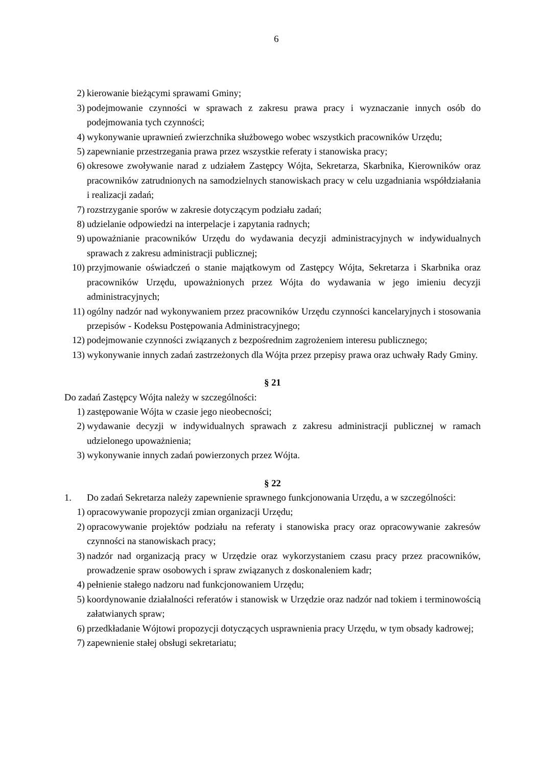6
2) kierowanie bieżącymi sprawami Gminy;
3) podejmowanie czynności w sprawach z zakresu prawa pracy i wyznaczanie innych osób do podejmowania tych czynności;
4) wykonywanie uprawnień zwierzchnika służbowego wobec wszystkich pracowników Urzędu;
5) zapewnianie przestrzegania prawa przez wszystkie referaty i stanowiska pracy;
6) okresowe zwoływanie narad z udziałem Zastępcy Wójta, Sekretarza, Skarbnika, Kierowników oraz pracowników zatrudnionych na samodzielnych stanowiskach pracy w celu uzgadniania współdziałania i realizacji zadań;
7) rozstrzyganie sporów w zakresie dotyczącym podziału zadań;
8) udzielanie odpowiedzi na interpelacje i zapytania radnych;
9) upoważnianie pracowników Urzędu do wydawania decyzji administracyjnych w indywidualnych sprawach z zakresu administracji publicznej;
10) przyjmowanie oświadczeń o stanie majątkowym od Zastępcy Wójta, Sekretarza i Skarbnika oraz pracowników Urzędu, upoważnionych przez Wójta do wydawania w jego imieniu decyzji administracyjnych;
11) ogólny nadzór nad wykonywaniem przez pracowników Urzędu czynności kancelaryjnych i stosowania przepisów - Kodeksu Postępowania Administracyjnego;
12) podejmowanie czynności związanych z bezpośrednim zagrożeniem interesu publicznego;
13) wykonywanie innych zadań zastrzeżonych dla Wójta przez przepisy prawa oraz uchwały Rady Gminy.
§ 21
Do zadań Zastępcy Wójta należy w szczególności:
1) zastępowanie Wójta w czasie jego nieobecności;
2) wydawanie decyzji w indywidualnych sprawach z zakresu administracji publicznej w ramach udzielonego upoważnienia;
3) wykonywanie innych zadań powierzonych przez Wójta.
§ 22
1. Do zadań Sekretarza należy zapewnienie sprawnego funkcjonowania Urzędu, a w szczególności:
1) opracowywanie propozycji zmian organizacji Urzędu;
2) opracowywanie projektów podziału na referaty i stanowiska pracy oraz opracowywanie zakresów czynności na stanowiskach pracy;
3) nadzór nad organizacją pracy w Urzędzie oraz wykorzystaniem czasu pracy przez pracowników, prowadzenie spraw osobowych i spraw związanych z doskonaleniem kadr;
4) pełnienie stałego nadzoru nad funkcjonowaniem Urzędu;
5) koordynowanie działalności referatów i stanowisk w Urzędzie oraz nadzór nad tokiem i terminowością załatwianych spraw;
6) przedkładanie Wójtowi propozycji dotyczących usprawnienia pracy Urzędu, w tym obsady kadrowej;
7) zapewnienie stałej obsługi sekretariatu;